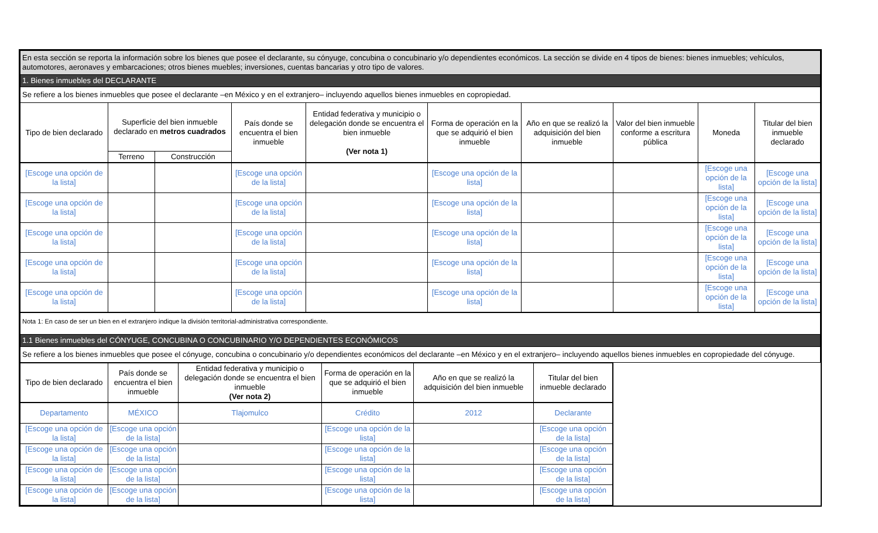| En esta sección se reporta la información sobre los bienes que posee el declarante, su cónyuge, concubina o concubinario y/o dependientes económicos. La sección se divide en 4 tipos de bienes: bienes inmuebles; vehículos, automotores, aeronaves y embarcaciones; otros bienes muebles; inversiones, cuentas bancarias y otro tipo de valores. | | | | | | | | | |
| 1. Bienes inmuebles del DECLARANTE | | | | | | | | | |
| Se refiere a los bienes inmuebles que posee el declarante –en México y en el extranjero– incluyendo aquellos bienes inmuebles en copropiedad. | | | | | | | | | |
| Tipo de bien declarado | Superficie del bien inmueble declarado en metros cuadrados | | País donde se encuentra el bien inmueble | Entidad federativa y municipio o delegación donde se encuentra el bien inmueble (Ver nota 1) | Forma de operación en la que se adquirió el bien inmueble | Año en que se realizó la adquisición del bien inmueble | Valor del bien inmueble conforme a escritura pública | Moneda | Titular del bien inmueble declarado |
| | Terreno | Construcción | | | | | | | |
| [Escoge una opción de la lista] | | | [Escoge una opción de la lista] | | [Escoge una opción de la lista] | | | [Escoge una opción de la lista] | [Escoge una opción de la lista] |
| [Escoge una opción de la lista] | | | [Escoge una opción de la lista] | | [Escoge una opción de la lista] | | | [Escoge una opción de la lista] | [Escoge una opción de la lista] |
| [Escoge una opción de la lista] | | | [Escoge una opción de la lista] | | [Escoge una opción de la lista] | | | [Escoge una opción de la lista] | [Escoge una opción de la lista] |
| [Escoge una opción de la lista] | | | [Escoge una opción de la lista] | | [Escoge una opción de la lista] | | | [Escoge una opción de la lista] | [Escoge una opción de la lista] |
| [Escoge una opción de la lista] | | | [Escoge una opción de la lista] | | [Escoge una opción de la lista] | | | [Escoge una opción de la lista] | [Escoge una opción de la lista] |
| Nota 1: En caso de ser un bien en el extranjero indique la división territorial-administrativa correspondiente. | | | | | | | | | |
| 1.1 Bienes inmuebles del CÓNYUGE, CONCUBINA O CONCUBINARIO Y/O DEPENDIENTES ECONÓMICOS | | | | | | | | | |
| Se refiere a los bienes inmuebles que posee el cónyuge, concubina o concubinario y/o dependientes económicos del declarante –en México y en el extranjero– incluyendo aquellos bienes inmuebles en copropiedade del cónyuge. | | | | | | | | | |
| Tipo de bien declarado | País donde se encuentra el bien inmueble | Entidad federativa y municipio o delegación donde se encuentra el bien inmueble (Ver nota 2) | Forma de operación en la que se adquirió el bien inmueble | Año en que se realizó la adquisición del bien inmueble | Titular del bien inmueble declarado | |
| Departamento | MÉXICO | Tlajomulco | Crédito | 2012 | Declarante | |
| [Escoge una opción de la lista] | [Escoge una opción de la lista] | | [Escoge una opción de la lista] | | [Escoge una opción de la lista] | |
| [Escoge una opción de la lista] | [Escoge una opción de la lista] | | [Escoge una opción de la lista] | | [Escoge una opción de la lista] | |
| [Escoge una opción de la lista] | [Escoge una opción de la lista] | | [Escoge una opción de la lista] | | [Escoge una opción de la lista] | |
| [Escoge una opción de la lista] | [Escoge una opción de la lista] | | [Escoge una opción de la lista] | | [Escoge una opción de la lista] | |